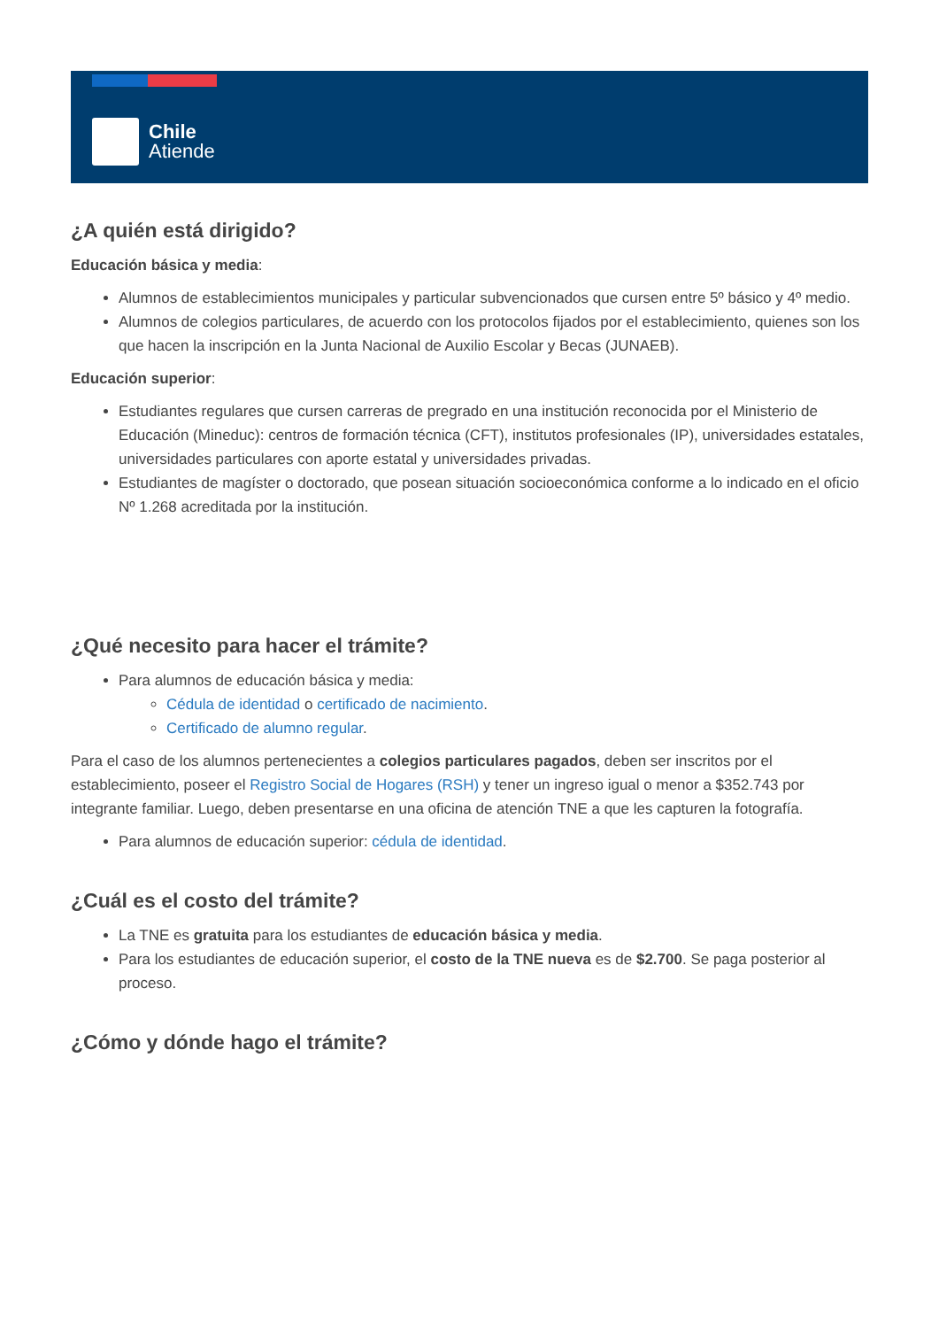Chile
Atiende
¿A quién está dirigido?
Educación básica y media:
Alumnos de establecimientos municipales y particular subvencionados que cursen entre 5º básico y 4º medio.
Alumnos de colegios particulares, de acuerdo con los protocolos fijados por el establecimiento, quienes son los que hacen la inscripción en la Junta Nacional de Auxilio Escolar y Becas (JUNAEB).
Educación superior:
Estudiantes regulares que cursen carreras de pregrado en una institución reconocida por el Ministerio de Educación (Mineduc): centros de formación técnica (CFT), institutos profesionales (IP), universidades estatales, universidades particulares con aporte estatal y universidades privadas.
Estudiantes de magíster o doctorado, que posean situación socioeconómica conforme a lo indicado en el oficio Nº 1.268 acreditada por la institución.
¿Qué necesito para hacer el trámite?
Para alumnos de educación básica y media:
Cédula de identidad o certificado de nacimiento.
Certificado de alumno regular.
Para el caso de los alumnos pertenecientes a colegios particulares pagados, deben ser inscritos por el establecimiento, poseer el Registro Social de Hogares (RSH) y tener un ingreso igual o menor a $352.743 por integrante familiar. Luego, deben presentarse en una oficina de atención TNE a que les capturen la fotografía.
Para alumnos de educación superior: cédula de identidad.
¿Cuál es el costo del trámite?
La TNE es gratuita para los estudiantes de educación básica y media.
Para los estudiantes de educación superior, el costo de la TNE nueva es de $2.700. Se paga posterior al proceso.
¿Cómo y dónde hago el trámite?